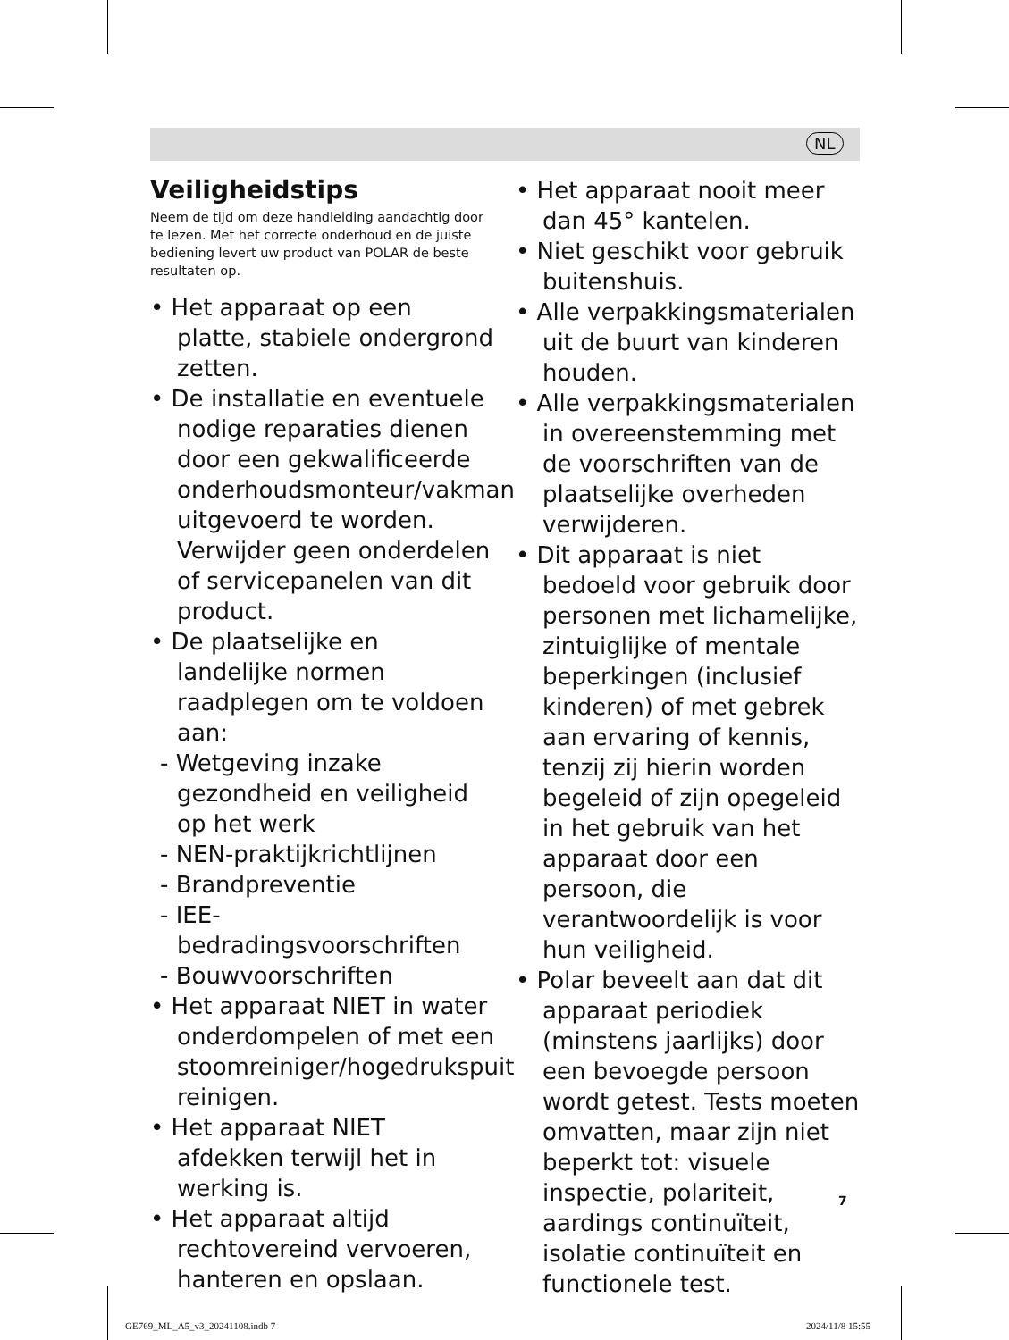NL
Veiligheidstips
Neem de tijd om deze handleiding aandachtig door te lezen. Met het correcte onderhoud en de juiste bediening levert uw product van POLAR de beste resultaten op.
• Het apparaat op een platte, stabiele ondergrond zetten.
• De installatie en eventuele nodige reparaties dienen door een gekwalificeerde onderhoudsmonteur/vakman uitgevoerd te worden. Verwijder geen onderdelen of servicepanelen van dit product.
• De plaatselijke en landelijke normen raadplegen om te voldoen aan:
- Wetgeving inzake gezondheid en veiligheid op het werk
- NEN-praktijkrichtlijnen
- Brandpreventie
- IEE-bedradingsvoorschriften
- Bouwvoorschriften
• Het apparaat NIET in water onderdompelen of met een stoomreiniger/hogedrukspuit reinigen.
• Het apparaat NIET afdekken terwijl het in werking is.
• Het apparaat altijd rechtovereind vervoeren, hanteren en opslaan.
• Het apparaat nooit meer dan 45° kantelen.
• Niet geschikt voor gebruik buitenshuis.
• Alle verpakkingsmaterialen uit de buurt van kinderen houden.
• Alle verpakkingsmaterialen in overeenstemming met de voorschriften van de plaatselijke overheden verwijderen.
• Dit apparaat is niet bedoeld voor gebruik door personen met lichamelijke, zintuiglijke of mentale beperkingen (inclusief kinderen) of met gebrek aan ervaring of kennis, tenzij zij hierin worden begeleid of zijn opegeleid in het gebruik van het apparaat door een persoon, die verantwoordelijk is voor hun veiligheid.
• Polar beveelt aan dat dit apparaat periodiek (minstens jaarlijks) door een bevoegde persoon wordt getest. Tests moeten omvatten, maar zijn niet beperkt tot: visuele inspectie, polariteit, aardings continuïteit, isolatie continuïteit en functionele test.
7
GE769_ML_A5_v3_20241108.indb 7 2024/11/8 15:55